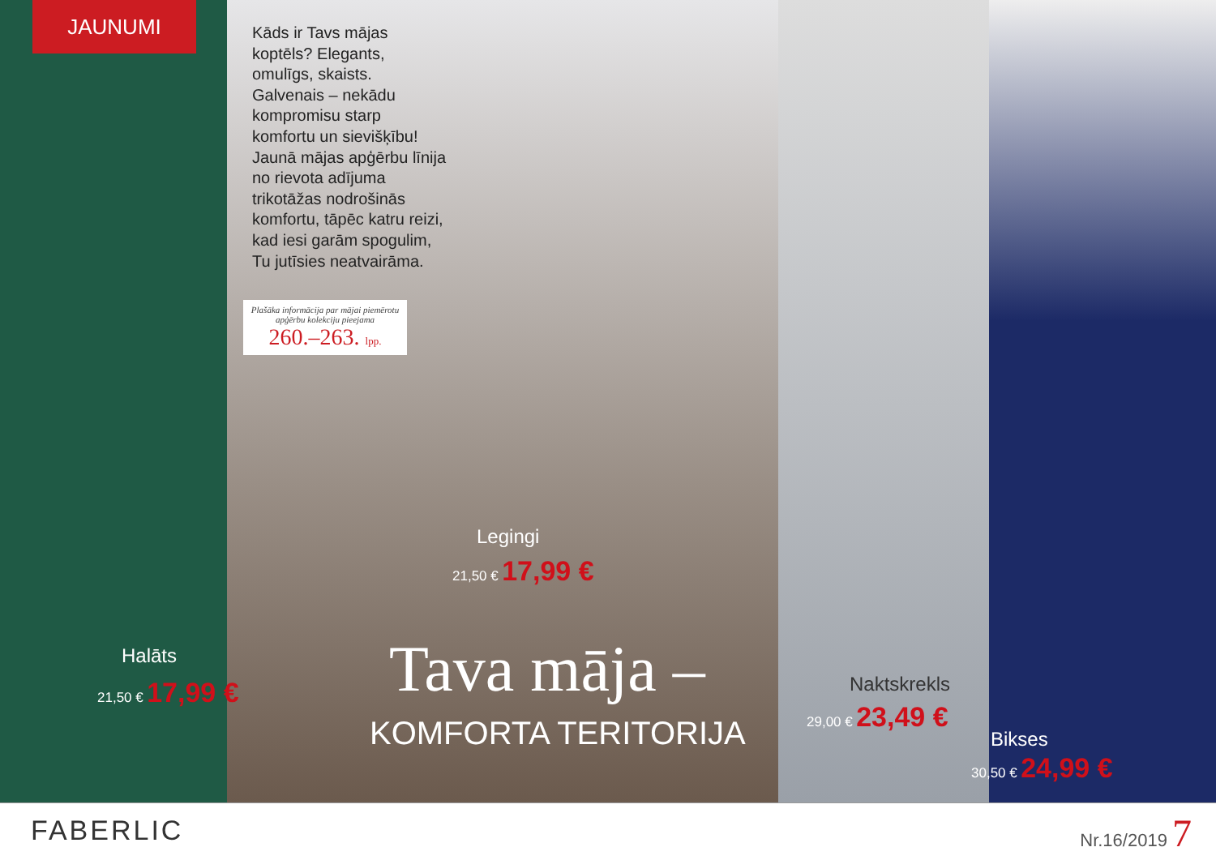JAUNUMI
Kāds ir Tavs mājas koptēls? Elegants, omulīgs, skaists. Galvenais – nekādu kompromisu starp komfortu un sievišķību! Jaunā mājas apģērbu līnija no rievota adījuma trikotāžas nodrošinās komfortu, tāpēc katru reizi, kad iesi garām spogulim, Tu jutīsies neatvairāma.
Plašāka informācija par mājai piemērotu apģērbu kolekciju pieejama
260.–263. lpp.
Halāts
21,50 € 17,99 €
Legingi
21,50 € 17,99 €
Tava māja –
KOMFORTA TERITORIJA
Naktskrekls
29,00 € 23,49 €
Bikses
30,50 € 24,99 €
FABERLIC Nr.16/2019 7